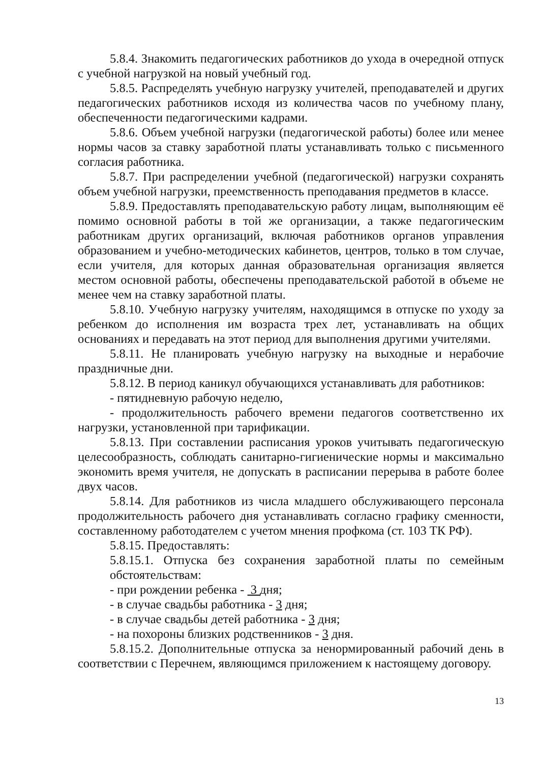5.8.4. Знакомить педагогических работников до ухода в очередной отпуск с учебной нагрузкой на новый учебный год.
5.8.5. Распределять учебную нагрузку учителей, преподавателей и других педагогических работников исходя из количества часов по учебному плану, обеспеченности педагогическими кадрами.
5.8.6. Объем учебной нагрузки (педагогической работы) более или менее нормы часов за ставку заработной платы устанавливать только с письменного согласия работника.
5.8.7. При распределении учебной (педагогической) нагрузки сохранять объем учебной нагрузки, преемственность преподавания предметов в классе.
5.8.9. Предоставлять преподавательскую работу лицам, выполняющим её помимо основной работы в той же организации, а также педагогическим работникам других организаций, включая работников органов управления образованием и учебно-методических кабинетов, центров, только в том случае, если учителя, для которых данная образовательная организация является местом основной работы, обеспечены преподавательской работой в объеме не менее чем на ставку заработной платы.
5.8.10. Учебную нагрузку учителям, находящимся в отпуске по уходу за ребенком до исполнения им возраста трех лет, устанавливать на общих основаниях и передавать на этот период для выполнения другими учителями.
5.8.11. Не планировать учебную нагрузку на выходные и нерабочие праздничные дни.
5.8.12. В период каникул обучающихся устанавливать для работников:
- пятидневную рабочую неделю,
- продолжительность рабочего времени педагогов соответственно их нагрузки, установленной при тарификации.
5.8.13. При составлении расписания уроков учитывать педагогическую целесообразность, соблюдать санитарно-гигиенические нормы и максимально экономить время учителя, не допускать в расписании перерыва в работе более двух часов.
5.8.14. Для работников из числа младшего обслуживающего персонала продолжительность рабочего дня устанавливать согласно графику сменности, составленному работодателем с учетом мнения профкома (ст. 103 ТК РФ).
5.8.15. Предоставлять:
5.8.15.1. Отпуска без сохранения заработной платы по семейным обстоятельствам:
- при рождении ребенка - 3 дня;
- в случае свадьбы работника - 3 дня;
- в случае свадьбы детей работника - 3 дня;
- на похороны близких родственников - 3 дня.
5.8.15.2. Дополнительные отпуска за ненормированный рабочий день в соответствии с Перечнем, являющимся приложением к настоящему договору.
13